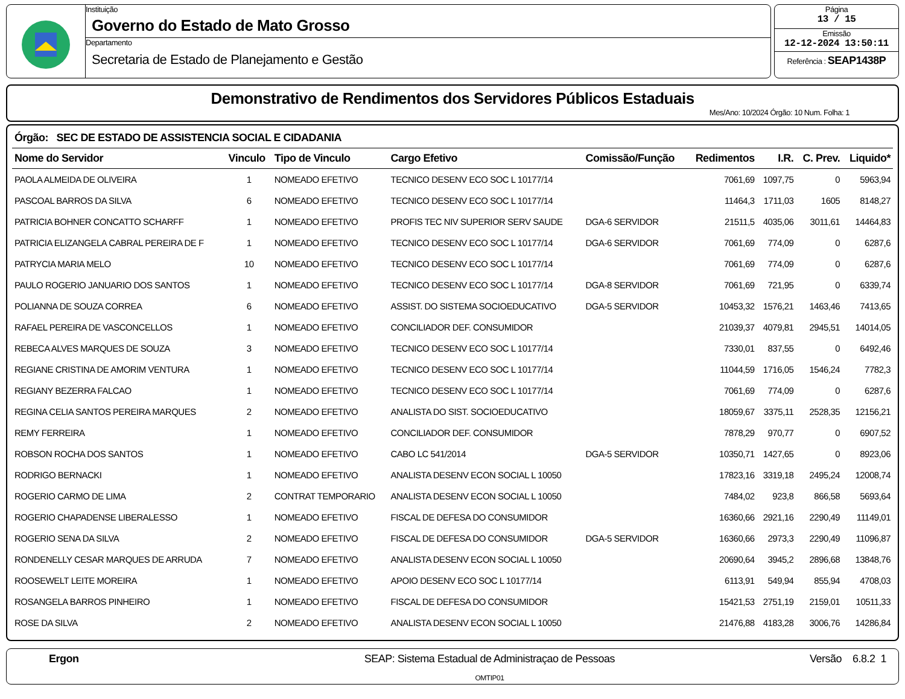Instituição
Governo do Estado de Mato Grosso
Departamento
Secretaria de Estado de Planejamento e Gestão
Página
13 / 15
Emissão
12-12-2024 13:50:11
Referência : SEAP1438P
Demonstrativo de Rendimentos dos Servidores Públicos Estaduais
Mes/Ano: 10/2024 Órgão: 10 Num. Folha: 1
Órgão: SEC DE ESTADO DE ASSISTENCIA SOCIAL E CIDADANIA
| Nome do Servidor | Vinculo | Tipo de Vinculo | Cargo Efetivo | Comissão/Função | Redimentos | I.R. | C. Prev. | Liquido* |
| --- | --- | --- | --- | --- | --- | --- | --- | --- |
| PAOLA ALMEIDA DE OLIVEIRA | 1 | NOMEADO EFETIVO | TECNICO DESENV ECO SOC L 10177/14 | | 7061,69 | 1097,75 | 0 | 5963,94 |
| PASCOAL BARROS DA SILVA | 6 | NOMEADO EFETIVO | TECNICO DESENV ECO SOC L 10177/14 | | 11464,3 | 1711,03 | 1605 | 8148,27 |
| PATRICIA BOHNER CONCATTO SCHARFF | 1 | NOMEADO EFETIVO | PROFIS TEC NIV SUPERIOR SERV SAUDE | DGA-6 SERVIDOR | 21511,5 | 4035,06 | 3011,61 | 14464,83 |
| PATRICIA ELIZANGELA CABRAL PEREIRA DE F | 1 | NOMEADO EFETIVO | TECNICO DESENV ECO SOC L 10177/14 | DGA-6 SERVIDOR | 7061,69 | 774,09 | 0 | 6287,6 |
| PATRYCIA MARIA MELO | 10 | NOMEADO EFETIVO | TECNICO DESENV ECO SOC L 10177/14 | | 7061,69 | 774,09 | 0 | 6287,6 |
| PAULO ROGERIO JANUARIO DOS SANTOS | 1 | NOMEADO EFETIVO | TECNICO DESENV ECO SOC L 10177/14 | DGA-8 SERVIDOR | 7061,69 | 721,95 | 0 | 6339,74 |
| POLIANNA DE SOUZA CORREA | 6 | NOMEADO EFETIVO | ASSIST. DO SISTEMA SOCIOEDUCATIVO | DGA-5 SERVIDOR | 10453,32 | 1576,21 | 1463,46 | 7413,65 |
| RAFAEL PEREIRA DE VASCONCELLOS | 1 | NOMEADO EFETIVO | CONCILIADOR DEF. CONSUMIDOR | | 21039,37 | 4079,81 | 2945,51 | 14014,05 |
| REBECA ALVES MARQUES DE SOUZA | 3 | NOMEADO EFETIVO | TECNICO DESENV ECO SOC L 10177/14 | | 7330,01 | 837,55 | 0 | 6492,46 |
| REGIANE CRISTINA DE AMORIM VENTURA | 1 | NOMEADO EFETIVO | TECNICO DESENV ECO SOC L 10177/14 | | 11044,59 | 1716,05 | 1546,24 | 7782,3 |
| REGIANY BEZERRA FALCAO | 1 | NOMEADO EFETIVO | TECNICO DESENV ECO SOC L 10177/14 | | 7061,69 | 774,09 | 0 | 6287,6 |
| REGINA CELIA SANTOS PEREIRA MARQUES | 2 | NOMEADO EFETIVO | ANALISTA DO SIST. SOCIOEDUCATIVO | | 18059,67 | 3375,11 | 2528,35 | 12156,21 |
| REMY FERREIRA | 1 | NOMEADO EFETIVO | CONCILIADOR DEF. CONSUMIDOR | | 7878,29 | 970,77 | 0 | 6907,52 |
| ROBSON ROCHA DOS SANTOS | 1 | NOMEADO EFETIVO | CABO LC 541/2014 | DGA-5 SERVIDOR | 10350,71 | 1427,65 | 0 | 8923,06 |
| RODRIGO BERNACKI | 1 | NOMEADO EFETIVO | ANALISTA DESENV ECON SOCIAL L 10050 | | 17823,16 | 3319,18 | 2495,24 | 12008,74 |
| ROGERIO CARMO DE LIMA | 2 | CONTRAT TEMPORARIO | ANALISTA DESENV ECON SOCIAL L 10050 | | 7484,02 | 923,8 | 866,58 | 5693,64 |
| ROGERIO CHAPADENSE LIBERALESSO | 1 | NOMEADO EFETIVO | FISCAL DE DEFESA DO CONSUMIDOR | | 16360,66 | 2921,16 | 2290,49 | 11149,01 |
| ROGERIO SENA DA SILVA | 2 | NOMEADO EFETIVO | FISCAL DE DEFESA DO CONSUMIDOR | DGA-5 SERVIDOR | 16360,66 | 2973,3 | 2290,49 | 11096,87 |
| RONDENELLY CESAR MARQUES DE ARRUDA | 7 | NOMEADO EFETIVO | ANALISTA DESENV ECON SOCIAL L 10050 | | 20690,64 | 3945,2 | 2896,68 | 13848,76 |
| ROOSEWELT LEITE MOREIRA | 1 | NOMEADO EFETIVO | APOIO DESENV ECO SOC L 10177/14 | | 6113,91 | 549,94 | 855,94 | 4708,03 |
| ROSANGELA BARROS PINHEIRO | 1 | NOMEADO EFETIVO | FISCAL DE DEFESA DO CONSUMIDOR | | 15421,53 | 2751,19 | 2159,01 | 10511,33 |
| ROSE DA SILVA | 2 | NOMEADO EFETIVO | ANALISTA DESENV ECON SOCIAL L 10050 | | 21476,88 | 4183,28 | 3006,76 | 14286,84 |
Ergon SEAP: Sistema Estadual de Administraçao de Pessoas
OMTIP01
Versão 6.8.2 1